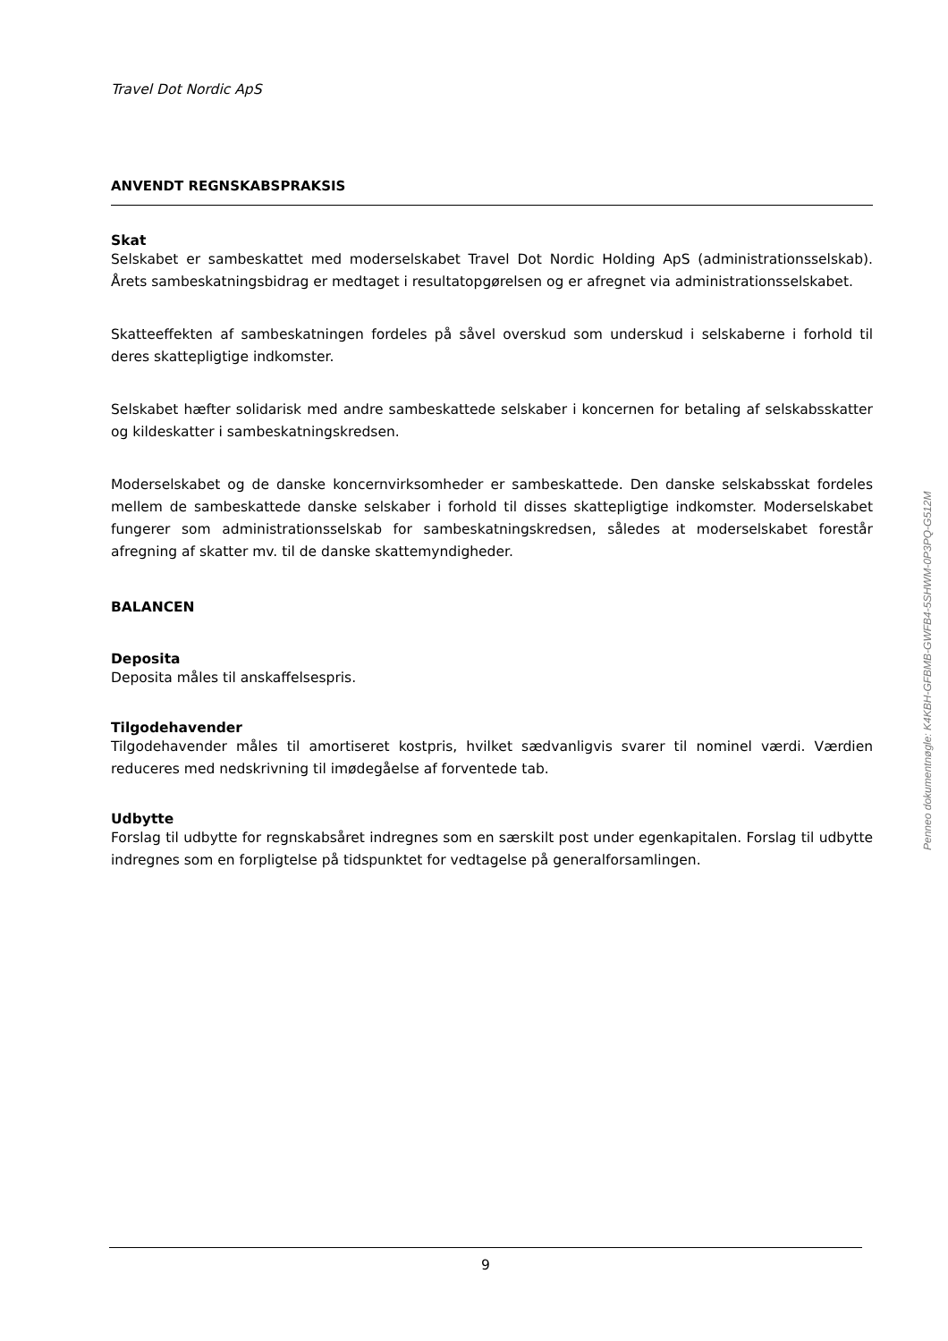Travel Dot Nordic ApS
ANVENDT REGNSKABSPRAKSIS
Skat
Selskabet er sambeskattet med moderselskabet Travel Dot Nordic Holding ApS (administrationssel­skab). Årets sambeskatningsbidrag er medtaget i resultatopgørelsen og er afregnet via administrati­onsselskabet.
Skatteeffekten af sambeskatningen fordeles på såvel overskud som underskud i selskaberne i forhold til deres skattepligtige indkomster.
Selskabet hæfter solidarisk med andre sambeskattede selskaber i koncernen for betaling af selskabs­skatter og kildeskatter i sambeskatningskredsen.
Moderselskabet og de danske koncernvirksomheder er sambeskattede. Den danske selskabsskat for­deles mellem de sambeskattede danske selskaber i forhold til disses skattepligtige indkomster. Moder­selskabet fungerer som administrationsselskab for sambeskatningskredsen, således at moderselskabet forestår afregning af skatter mv. til de danske skattemyndigheder.
BALANCEN
Deposita
Deposita måles til anskaffelsespris.
Tilgodehavender
Tilgodehavender måles til amortiseret kostpris, hvilket sædvanligvis svarer til nominel værdi. Værdien reduceres med nedskrivning til imødegåelse af forventede tab.
Udbytte
Forslag til udbytte for regnskabsåret indregnes som en særskilt post under egenkapitalen. Forslag til udbytte indregnes som en forpligtelse på tidspunktet for vedtagelse på generalforsamlingen.
Penneo dokumentnøgle: K4KBH-GFBMB-GWFB4-5SHWM-0P3PQ-G512M
9